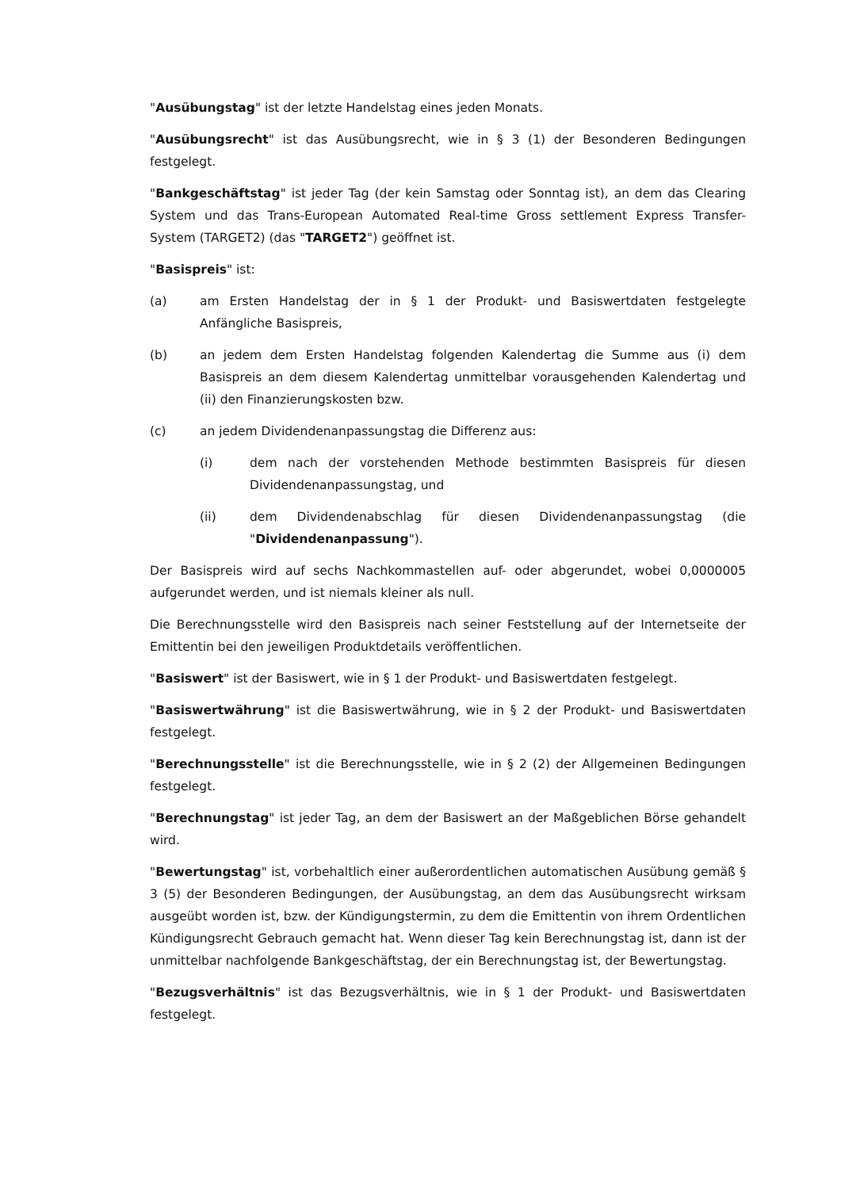"Ausübungstag" ist der letzte Handelstag eines jeden Monats.
"Ausübungsrecht" ist das Ausübungsrecht, wie in § 3 (1) der Besonderen Bedingungen festgelegt.
"Bankgeschäftstag" ist jeder Tag (der kein Samstag oder Sonntag ist), an dem das Clearing System und das Trans-European Automated Real-time Gross settlement Express Transfer-System (TARGET2) (das "TARGET2") geöffnet ist.
"Basispreis" ist:
(a) am Ersten Handelstag der in § 1 der Produkt- und Basiswertdaten festgelegte Anfängliche Basispreis,
(b) an jedem dem Ersten Handelstag folgenden Kalendertag die Summe aus (i) dem Basispreis an dem diesem Kalendertag unmittelbar vorausgehenden Kalendertag und (ii) den Finanzierungskosten bzw.
(c) an jedem Dividendenanpassungstag die Differenz aus:
(i) dem nach der vorstehenden Methode bestimmten Basispreis für diesen Dividendenanpassungstag, und
(ii) dem Dividendenabschlag für diesen Dividendenanpassungstag (die "Dividendenanpassung").
Der Basispreis wird auf sechs Nachkommastellen auf- oder abgerundet, wobei 0,0000005 aufgerundet werden, und ist niemals kleiner als null.
Die Berechnungsstelle wird den Basispreis nach seiner Feststellung auf der Internetseite der Emittentin bei den jeweiligen Produktdetails veröffentlichen.
"Basiswert" ist der Basiswert, wie in § 1 der Produkt- und Basiswertdaten festgelegt.
"Basiswertwährung" ist die Basiswertwährung, wie in § 2 der Produkt- und Basiswertdaten festgelegt.
"Berechnungsstelle" ist die Berechnungsstelle, wie in § 2 (2) der Allgemeinen Bedingungen festgelegt.
"Berechnungstag" ist jeder Tag, an dem der Basiswert an der Maßgeblichen Börse gehandelt wird.
"Bewertungstag" ist, vorbehaltlich einer außerordentlichen automatischen Ausübung gemäß § 3 (5) der Besonderen Bedingungen, der Ausübungstag, an dem das Ausübungsrecht wirksam ausgeübt worden ist, bzw. der Kündigungstermin, zu dem die Emittentin von ihrem Ordentlichen Kündigungsrecht Gebrauch gemacht hat. Wenn dieser Tag kein Berechnungstag ist, dann ist der unmittelbar nachfolgende Bankgeschäftstag, der ein Berechnungstag ist, der Bewertungstag.
"Bezugsverhältnis" ist das Bezugsverhältnis, wie in § 1 der Produkt- und Basiswertdaten festgelegt.